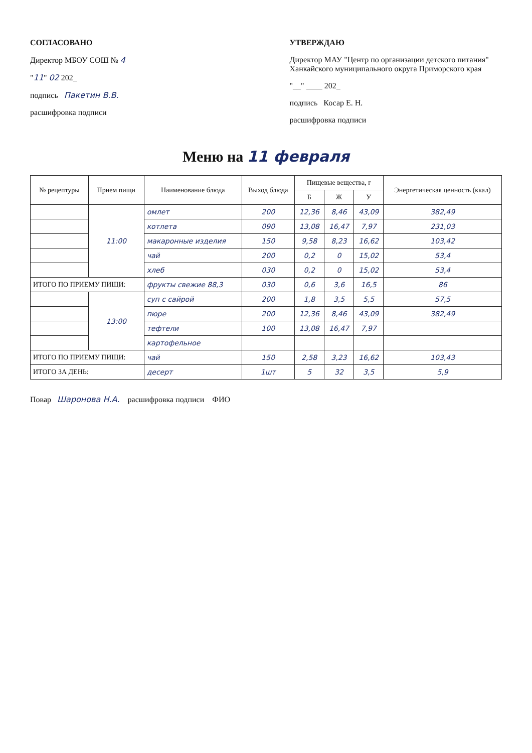СОГЛАСОВАНО
Директор МБОУ СОШ № 4
"11" 02 202_
подпись Пакетин В.В.
расшифровка подписи
УТВЕРЖДАЮ
Директор МАУ "Центр по организации детского питания" Ханкайского муниципального округа Приморского края
"__" ____ 202_
подпись Косар Е. Н.
расшифровка подписи
Меню на 11 февраля
| № рецептуры | Прием пищи | Наименование блюда | Выход блюда | Пищевые вещества, г | | | Энергетическая ценность (ккал) |
| --- | --- | --- | --- | --- | --- | --- | --- |
| | | | | Б | Ж | У | |
| | 11:00 | омлет | 200 | 12,36 | 8,46 | 43,09 | 382,49 |
| | | котлета | 090 | 13,08 | 16,47 | 7,97 | 231,03 |
| | | макаронные изделия | 150 | 9,58 | 8,23 | 16,62 | 103,42 |
| | | чай | 200 | 0,2 | 0 | 15,02 | 53,4 |
| | | хлеб | 030 | 0,2 | 0 | 15,02 | 53,4 |
| ИТОГО ПО ПРИЕМУ ПИЩИ: | | фрукты свежие 88,3 | 030 | 0,6 | 3,6 | 16,5 | 86 |
| | 13:00 | суп с сайрой | 200 | 1,8 | 3,5 | 5,5 | 57,5 |
| | | пюре | 200 | 12,36 | 8,46 | 43,09 | 382,49 |
| | | тефтели | 100 | 13,08 | 16,47 | 7,97 | |
| | | картофельное | | | | | |
| ИТОГО ПО ПРИЕМУ ПИЩИ: | | чай | 150 | 2,58 | 3,23 | 16,62 | 103,43 |
| ИТОГО ЗА ДЕНЬ: | | десерт | 1шт | 5 | 32 | 3,5 | 5,9 |
Повар Шаронова Н.А. расшифровка подписи ФИО